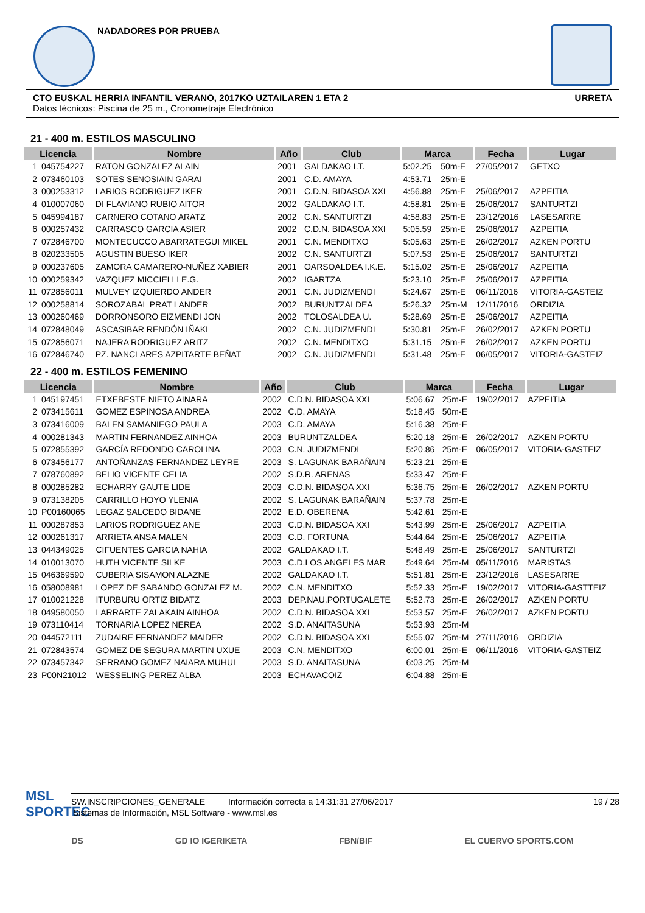NADADORES POR PRUEBA
CTO EUSKAL HERRIA INFANTIL VERANO, 2017KO UZTAILAREN 1 ETA 2 URRETA
Datos técnicos: Piscina de 25 m., Cronometraje Electrónico
21 - 400 m. ESTILOS MASCULINO
| Licencia | | Nombre | Año | Club | Marca | | Fecha | Lugar |
| --- | --- | --- | --- | --- | --- | --- | --- | --- |
| 1 | 045754227 | RATON GONZALEZ ALAIN | 2001 | GALDAKAO I.T. | 5:02.25 | 50m-E | 27/05/2017 | GETXO |
| 2 | 073460103 | SOTES SENOSIAIN GARAI | 2001 | C.D. AMAYA | 4:53.71 | 25m-E | | |
| 3 | 000253312 | LARIOS RODRIGUEZ IKER | 2001 | C.D.N. BIDASOA XXI | 4:56.88 | 25m-E | 25/06/2017 | AZPEITIA |
| 4 | 010007060 | DI FLAVIANO RUBIO AITOR | 2002 | GALDAKAO I.T. | 4:58.81 | 25m-E | 25/06/2017 | SANTURTZI |
| 5 | 045994187 | CARNERO COTANO ARATZ | 2002 | C.N. SANTURTZI | 4:58.83 | 25m-E | 23/12/2016 | LASESARRE |
| 6 | 000257432 | CARRASCO GARCIA ASIER | 2002 | C.D.N. BIDASOA XXI | 5:05.59 | 25m-E | 25/06/2017 | AZPEITIA |
| 7 | 072846700 | MONTECUCCO ABARRATEGUI MIKEL | 2001 | C.N. MENDITXO | 5:05.63 | 25m-E | 26/02/2017 | AZKEN PORTU |
| 8 | 020233505 | AGUSTIN BUESO IKER | 2002 | C.N. SANTURTZI | 5:07.53 | 25m-E | 25/06/2017 | SANTURTZI |
| 9 | 000237605 | ZAMORA CAMARERO-NUÑEZ XABIER | 2001 | OARSOALDEA I.K.E. | 5:15.02 | 25m-E | 25/06/2017 | AZPEITIA |
| 10 | 000259342 | VAZQUEZ MICCIELLI E.G. | 2002 | IGARTZA | 5:23.10 | 25m-E | 25/06/2017 | AZPEITIA |
| 11 | 072856011 | MULVEY IZQUIERDO ANDER | 2001 | C.N. JUDIZMENDI | 5:24.67 | 25m-E | 06/11/2016 | VITORIA-GASTEIZ |
| 12 | 000258814 | SOROZABAL PRAT LANDER | 2002 | BURUNTZALDEA | 5:26.32 | 25m-M | 12/11/2016 | ORDIZIA |
| 13 | 000260469 | DORRONSORO EIZMENDI JON | 2002 | TOLOSALDEA U. | 5:28.69 | 25m-E | 25/06/2017 | AZPEITIA |
| 14 | 072848049 | ASCASIBAR RENDÓN IÑAKI | 2002 | C.N. JUDIZMENDI | 5:30.81 | 25m-E | 26/02/2017 | AZKEN PORTU |
| 15 | 072856071 | NAJERA RODRIGUEZ ARITZ | 2002 | C.N. MENDITXO | 5:31.15 | 25m-E | 26/02/2017 | AZKEN PORTU |
| 16 | 072846740 | PZ. NANCLARES AZPITARTE BEÑAT | 2002 | C.N. JUDIZMENDI | 5:31.48 | 25m-E | 06/05/2017 | VITORIA-GASTEIZ |
22 - 400 m. ESTILOS FEMENINO
| Licencia | | Nombre | Año | Club | Marca | | Fecha | Lugar |
| --- | --- | --- | --- | --- | --- | --- | --- | --- |
| 1 | 045197451 | ETXEBESTE NIETO AINARA | 2002 | C.D.N. BIDASOA XXI | 5:06.67 | 25m-E | 19/02/2017 | AZPEITIA |
| 2 | 073415611 | GOMEZ ESPINOSA ANDREA | 2002 | C.D. AMAYA | 5:18.45 | 50m-E | | |
| 3 | 073416009 | BALEN SAMANIEGO PAULA | 2003 | C.D. AMAYA | 5:16.38 | 25m-E | | |
| 4 | 000281343 | MARTIN FERNANDEZ AINHOA | 2003 | BURUNTZALDEA | 5:20.18 | 25m-E | 26/02/2017 | AZKEN PORTU |
| 5 | 072855392 | GARCÍA REDONDO CAROLINA | 2003 | C.N. JUDIZMENDI | 5:20.86 | 25m-E | 06/05/2017 | VITORIA-GASTEIZ |
| 6 | 073456177 | ANTOÑANZAS FERNANDEZ LEYRE | 2003 | S. LAGUNAK BARAÑAIN | 5:23.21 | 25m-E | | |
| 7 | 078760892 | BELIO VICENTE CELIA | 2002 | S.D.R. ARENAS | 5:33.47 | 25m-E | | |
| 8 | 000285282 | ECHARRY GAUTE LIDE | 2003 | C.D.N. BIDASOA XXI | 5:36.75 | 25m-E | 26/02/2017 | AZKEN PORTU |
| 9 | 073138205 | CARRILLO HOYO YLENIA | 2002 | S. LAGUNAK BARAÑAIN | 5:37.78 | 25m-E | | |
| 10 | P00160065 | LEGAZ SALCEDO BIDANE | 2002 | E.D. OBERENA | 5:42.61 | 25m-E | | |
| 11 | 000287853 | LARIOS RODRIGUEZ ANE | 2003 | C.D.N. BIDASOA XXI | 5:43.99 | 25m-E | 25/06/2017 | AZPEITIA |
| 12 | 000261317 | ARRIETA ANSA MALEN | 2003 | C.D. FORTUNA | 5:44.64 | 25m-E | 25/06/2017 | AZPEITIA |
| 13 | 044349025 | CIFUENTES GARCIA NAHIA | 2002 | GALDAKAO I.T. | 5:48.49 | 25m-E | 25/06/2017 | SANTURTZI |
| 14 | 010013070 | HUTH VICENTE SILKE | 2003 | C.D.LOS ANGELES MAR | 5:49.64 | 25m-M | 05/11/2016 | MARISTAS |
| 15 | 046369590 | CUBERIA SISAMON ALAZNE | 2002 | GALDAKAO I.T. | 5:51.81 | 25m-E | 23/12/2016 | LASESARRE |
| 16 | 058008981 | LOPEZ DE SABANDO GONZALEZ M. | 2002 | C.N. MENDITXO | 5:52.33 | 25m-E | 19/02/2017 | VITORIA-GASTTEIZ |
| 17 | 010021228 | ITURBURU ORTIZ BIDATZ | 2003 | DEP.NAU.PORTUGALETE | 5:52.73 | 25m-E | 26/02/2017 | AZKEN PORTU |
| 18 | 049580050 | LARRARTE ZALAKAIN AINHOA | 2002 | C.D.N. BIDASOA XXI | 5:53.57 | 25m-E | 26/02/2017 | AZKEN PORTU |
| 19 | 073110414 | TORNARIA LOPEZ NEREA | 2002 | S.D. ANAITASUNA | 5:53.93 | 25m-M | | |
| 20 | 044572111 | ZUDAIRE FERNANDEZ MAIDER | 2002 | C.D.N. BIDASOA XXI | 5:55.07 | 25m-M | 27/11/2016 | ORDIZIA |
| 21 | 072843574 | GOMEZ DE SEGURA MARTIN UXUE | 2003 | C.N. MENDITXO | 6:00.01 | 25m-E | 06/11/2016 | VITORIA-GASTEIZ |
| 22 | 073457342 | SERRANO GOMEZ NAIARA MUHUI | 2003 | S.D. ANAITASUNA | 6:03.25 | 25m-M | | |
| 23 | P00N21012 | WESSELING PEREZ ALBA | 2003 | ECHAVACOIZ | 6:04.88 | 25m-E | | |
SW.INSCRIPCIONES_GENERALE Información correcta a 14:31:31 27/06/2017 19 / 28
MSL
SPORTEC
Sistemas de Información, MSL Software - www.msl.es
DS GD IO IGERIKETA FBN/BIF EL CUERVO SPORTS.COM